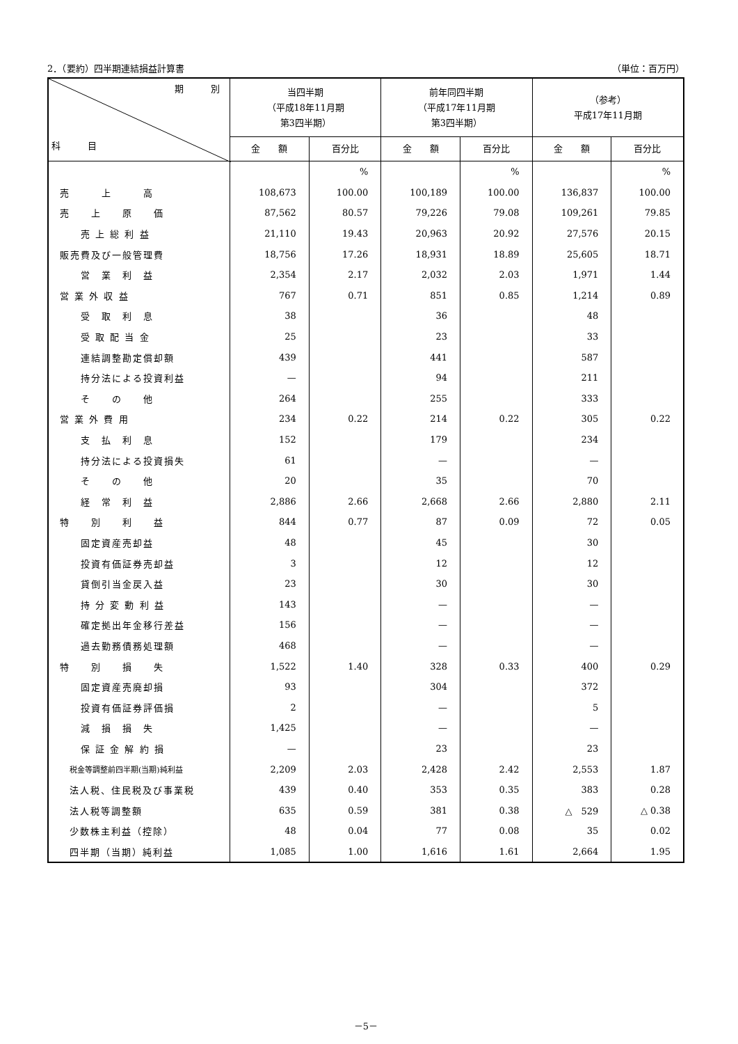2．（要約）四半期連結損益計算書 （単位：百万円）
| 期 別 科 目 | 当四半期 （平成18年11月期 第3四半期） | | 前年同四半期 （平成17年11月期 第3四半期） | | （参考） 平成17年11月期 | |
| --- | --- | --- | --- | --- | --- | --- |
| | 金 額 | 百分比 | 金 額 | 百分比 | 金 額 | 百分比 |
| | | % | | % | | % |
| 売 上 高 | 108,673 | 100.00 | 100,189 | 100.00 | 136,837 | 100.00 |
| 売 上 原 価 | 87,562 | 80.57 | 79,226 | 79.08 | 109,261 | 79.85 |
| 売 上 総 利 益 | 21,110 | 19.43 | 20,963 | 20.92 | 27,576 | 20.15 |
| 販売費及び一般管理費 | 18,756 | 17.26 | 18,931 | 18.89 | 25,605 | 18.71 |
| 営 業 利 益 | 2,354 | 2.17 | 2,032 | 2.03 | 1,971 | 1.44 |
| 営 業 外 収 益 | 767 | 0.71 | 851 | 0.85 | 1,214 | 0.89 |
| 受 取 利 息 | 38 | | 36 | | 48 | |
| 受 取 配 当 金 | 25 | | 23 | | 33 | |
| 連結調整勘定償却額 | 439 | | 441 | | 587 | |
| 持分法による投資利益 | — | | 94 | | 211 | |
| そ の 他 | 264 | | 255 | | 333 | |
| 営 業 外 費 用 | 234 | 0.22 | 214 | 0.22 | 305 | 0.22 |
| 支 払 利 息 | 152 | | 179 | | 234 | |
| 持分法による投資損失 | 61 | | — | | — | |
| そ の 他 | 20 | | 35 | | 70 | |
| 経 常 利 益 | 2,886 | 2.66 | 2,668 | 2.66 | 2,880 | 2.11 |
| 特 別 利 益 | 844 | 0.77 | 87 | 0.09 | 72 | 0.05 |
| 固定資産売却益 | 48 | | 45 | | 30 | |
| 投資有価証券売却益 | 3 | | 12 | | 12 | |
| 貸倒引当金戻入益 | 23 | | 30 | | 30 | |
| 持 分 変 動 利 益 | 143 | | — | | — | |
| 確定拠出年金移行差益 | 156 | | — | | — | |
| 過去勤務債務処理額 | 468 | | — | | — | |
| 特 別 損 失 | 1,522 | 1.40 | 328 | 0.33 | 400 | 0.29 |
| 固定資産売廃却損 | 93 | | 304 | | 372 | |
| 投資有価証券評価損 | 2 | | — | | 5 | |
| 減 損 損 失 | 1,425 | | — | | — | |
| 保 証 金 解 約 損 | — | | 23 | | 23 | |
| 税金等調整前四半期(当期)純利益 | 2,209 | 2.03 | 2,428 | 2.42 | 2,553 | 1.87 |
| 法人税、住民税及び事業税 | 439 | 0.40 | 353 | 0.35 | 383 | 0.28 |
| 法人税等調整額 | 635 | 0.59 | 381 | 0.38 | △ 529 | △ 0.38 |
| 少数株主利益（控除） | 48 | 0.04 | 77 | 0.08 | 35 | 0.02 |
| 四半期（当期）純利益 | 1,085 | 1.00 | 1,616 | 1.61 | 2,664 | 1.95 |
－5－